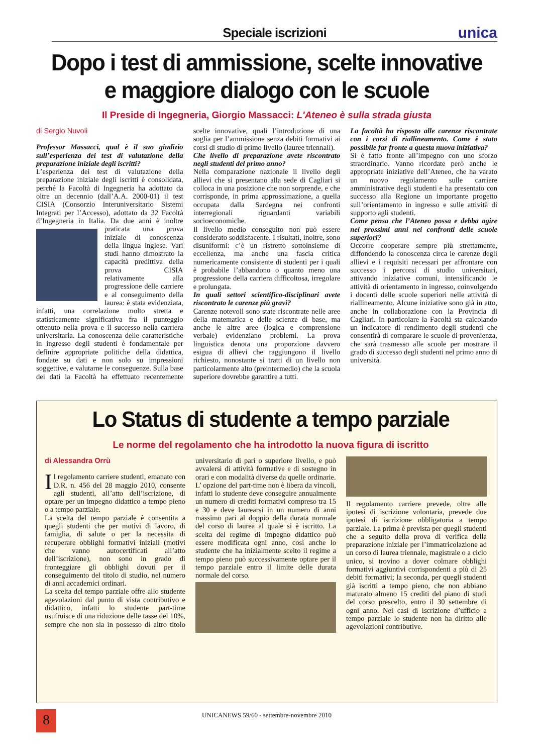Speciale iscrizioni
unica
Dopo i test di ammissione, scelte innovative
e maggiore dialogo con le scuole
Il Preside di Ingegneria, Giorgio Massacci: L'Ateneo è sulla strada giusta
di Sergio Nuvoli
Professor Massacci, qual è il suo giudizio sull’esperienza dei test di valutazione della preparazione iniziale degli iscritti?
L’esperienza dei test di valutazione della preparazione iniziale degli iscritti è consolidata, perché la Facoltà di Ingegneria ha adottato da oltre un decennio (dall’A.A. 2000-01) il test CISIA (Consorzio Interuniversitario Sistemi Integrati per l’Accesso), adottato da 32 Facoltà d’Ingegneria in Italia. Da due anni è inoltre praticata una prova iniziale di conoscenza della lingua inglese. Vari studi hanno dimostrato la capacità predittiva della prova CISIA relativamente alla progressione delle carriere e al conseguimento della laurea: è stata evidenziata, infatti, una correlazione molto stretta e statisticamente significativa fra il punteggio ottenuto nella prova e il successo nella carriera universitaria. La conoscenza delle caratteristiche in ingresso degli studenti è fondamentale per definire appropriate politiche della didattica, fondate su dati e non solo su impressioni soggettive, e valutarne le conseguenze. Sulla base dei dati la Facoltà ha effettuato recentemente scelte innovative, quali l’introduzione di una soglia per l’ammissione senza debiti formativi ai corsi di studio di primo livello (lauree triennali).
Che livello di preparazione avete riscontrato negli studenti del primo anno?
Nella comparazione nazionale il livello degli allievi che si presentano alla sede di Cagliari si colloca in una posizione che non sorprende, e che corrisponde, in prima approssimazione, a quella occupata dalla Sardegna nei confronti interregionali riguardanti variabili socioeconomiche.
Il livello medio conseguito non può essere considerato soddisfacente. I risultati, inoltre, sono disuniformi: c’è un ristretto sottoinsieme di eccellenza, ma anche una fascia critica numericamente consistente di studenti per i quali è probabile l’abbandono o quanto meno una progressione della carriera difficoltosa, irregolare e prolungata.
In quali settori scientifico-disciplinari avete riscontrato le carenze più gravi?
Carenze notevoli sono state riscontrate nelle aree della matematica e delle scienze di base, ma anche le altre aree (logica e comprensione verbale) evidenziano problemi. La prova linguistica denota una proporzione davvero esigua di allievi che raggiungono il livello richiesto, nonostante si tratti di un livello non particolarmente alto (preintermedio) che la scuola superiore dovrebbe garantire a tutti.
La facoltà ha risposto alle carenze riscontrate con i corsi di riallineamento. Come è stato possibile far fronte a questa nuova iniziativa?
Si è fatto fronte all’impegno con uno sforzo straordinario. Vanno ricordate però anche le appropriate iniziative dell’Ateneo, che ha varato un nuovo regolamento sulle carriere amministrative degli studenti e ha presentato con successo alla Regione un importante progetto sull’orientamento in ingresso e sulle attività di supporto agli studenti.
Come pensa che l’Ateneo possa e debba agire nei prossimi anni nei confronti delle scuole superiori?
Occorre cooperare sempre più strettamente, diffondendo la conoscenza circa le carenze degli allievi e i requisiti necessari per affrontare con successo i percorsi di studio universitari, attivando iniziative comuni, intensificando le attività di orientamento in ingresso, coinvolgendo i docenti delle scuole superiori nelle attività di riallineamento. Alcune iniziative sono già in atto, anche in collaborazione con la Provincia di Cagliari. In particolare la Facoltà sta calcolando un indicatore di rendimento degli studenti che consentirà di comparare le scuole di provenienza, che sarà trasmesso alle scuole per mostrare il grado di successo degli studenti nel primo anno di università.
Lo Status di studente a tempo parziale
Le norme del regolamento che ha introdotto la nuova figura di iscritto
di Alessandra Orrù
Il regolamento carriere studenti, emanato con D.R. n. 456 del 28 maggio 2010, consente agli studenti, all’atto dell’iscrizione, di optare per un impegno didattico a tempo pieno o a tempo parziale.
La scelta del tempo parziale è consentita a quegli studenti che per motivi di lavoro, di famiglia, di salute o per la necessita di recuperare obblighi formativi iniziali (motivi che vanno autocertificati all’atto dell’iscrizione), non sono in grado di fronteggiare gli obblighi dovuti per il conseguimento del titolo di studio, nel numero di anni accademici ordinari.
La scelta del tempo parziale offre allo studente agevolazioni dal punto di vista contributivo e didattico, infatti lo studente part-time usufruisce di una riduzione delle tasse del 10%, sempre che non sia in possesso di altro titolo universitario di pari o superiore livello, e può avvalersi di attività formative e di sostegno in orari e con modalità diverse da quelle ordinarie.
L’ opzione del part-time non è libera da vincoli, infatti lo studente deve conseguire annualmente un numero di crediti formativi compreso tra 15 e 30 e deve laurearsi in un numero di anni massimo pari al doppio della durata normale del corso di laurea al quale si è iscritto. La scelta del regime di impegno didattico può essere modificata ogni anno, così anche lo studente che ha inizialmente scelto il regime a tempo pieno può successivamente optare per il tempo parziale entro il limite delle durata normale del corso.
Il regolamento carriere prevede, oltre alle ipotesi di iscrizione volontaria, prevede due ipotesi di iscrizione obbligatoria a tempo parziale. La prima è prevista per quegli studenti che a seguito della prova di verifica della preparazione iniziale per l’immatricolazione ad un corso di laurea triennale, magistrale o a ciclo unico, si trovino a dover colmare obblighi formativi aggiuntivi corrispondenti a più di 25 debiti formativi; la seconda, per quegli studenti già iscritti a tempo pieno, che non abbiano maturato almeno 15 crediti del piano di studi del corso prescelto, entro il 30 settembre di ogni anno. Nei casi di iscrizione d’ufficio a tempo parziale lo studente non ha diritto alle agevolazioni contributive.
8
UNICANEWS 59/60 - settembre-novembre 2010